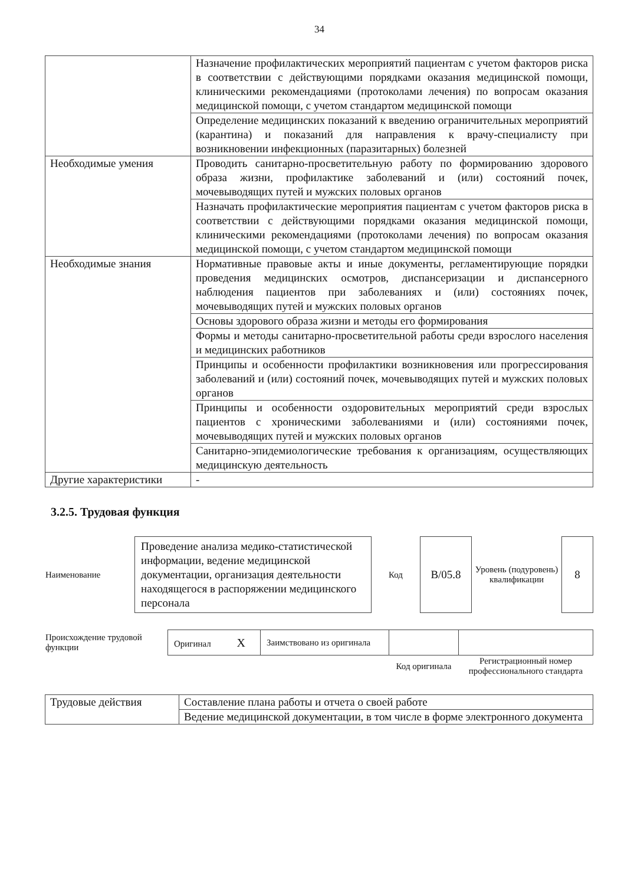34
| | Назначение профилактических мероприятий пациентам с учетом факторов риска в соответствии с действующими порядками оказания медицинской помощи, клиническими рекомендациями (протоколами лечения) по вопросам оказания медицинской помощи, с учетом стандартом медицинской помощи |
| | Определение медицинских показаний к введению ограничительных мероприятий (карантина) и показаний для направления к врачу-специалисту при возникновении инфекционных (паразитарных) болезней |
| Необходимые умения | Проводить санитарно-просветительную работу по формированию здорового образа жизни, профилактике заболеваний и (или) состояний почек, мочевыводящих путей и мужских половых органов |
| | Назначать профилактические мероприятия пациентам с учетом факторов риска в соответствии с действующими порядками оказания медицинской помощи, клиническими рекомендациями (протоколами лечения) по вопросам оказания медицинской помощи, с учетом стандартом медицинской помощи |
| Необходимые знания | Нормативные правовые акты и иные документы, регламентирующие порядки проведения медицинских осмотров, диспансеризации и диспансерного наблюдения пациентов при заболеваниях и (или) состояниях почек, мочевыводящих путей и мужских половых органов |
| | Основы здорового образа жизни и методы его формирования |
| | Формы и методы санитарно-просветительной работы среди взрослого населения и медицинских работников |
| | Принципы и особенности профилактики возникновения или прогрессирования заболеваний и (или) состояний почек, мочевыводящих путей и мужских половых органов |
| | Принципы и особенности оздоровительных мероприятий среди взрослых пациентов с хроническими заболеваниями и (или) состояниями почек, мочевыводящих путей и мужских половых органов |
| | Санитарно-эпидемиологические требования к организациям, осуществляющих медицинскую деятельность |
| Другие характеристики | - |
3.2.5. Трудовая функция
| Наименование | Проведение анализа медико-статистической информации, ведение медицинской документации, организация деятельности находящегося в распоряжении медицинского персонала | Код | B/05.8 | Уровень (подуровень) квалификации | 8 |
| Происхождение трудовой функции | Оригинал X | Заимствовано из оригинала | | |
| | | | Код оригинала | Регистрационный номер профессионального стандарта |
| Трудовые действия | Составление плана работы и отчета о своей работе |
| | Ведение медицинской документации, в том числе в форме электронного документа |